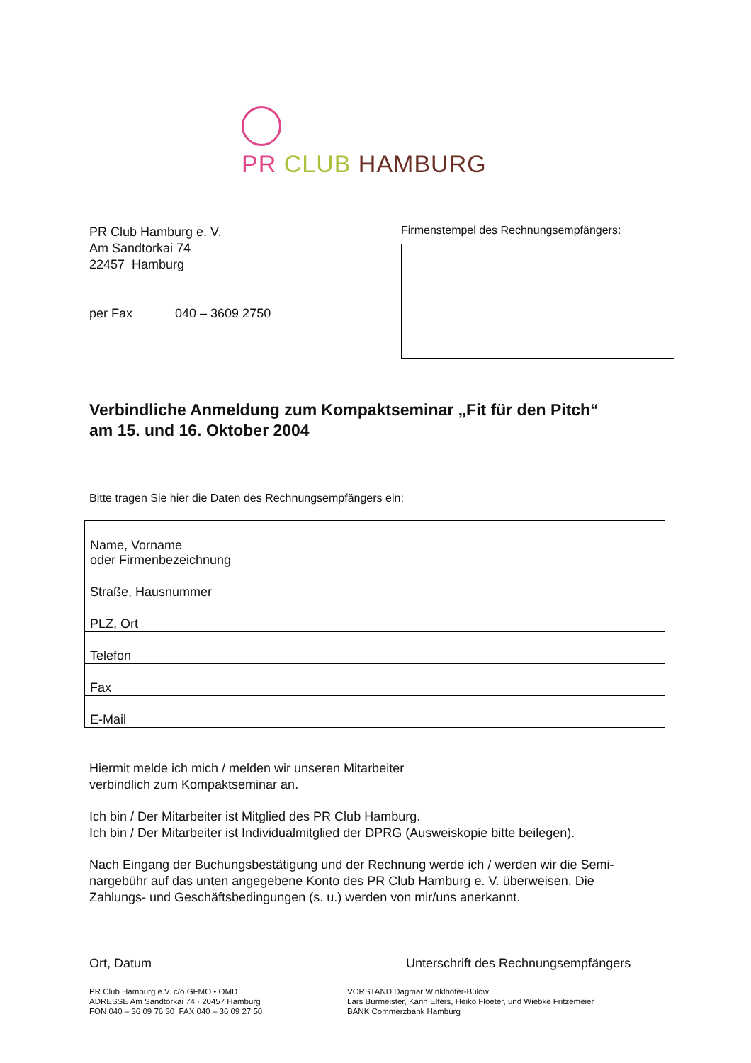PR CLUB HAMBURG
PR Club Hamburg e. V.
Am Sandtorkai 74
22457 Hamburg
per Fax 040 – 3609 2750
Firmenstempel des Rechnungsempfängers:
Verbindliche Anmeldung zum Kompaktseminar „Fit für den Pitch“
am 15. und 16. Oktober 2004
Bitte tragen Sie hier die Daten des Rechnungsempfängers ein:
| Name, Vorname oder Firmenbezeichnung | |
| Straße, Hausnummer | |
| PLZ, Ort | |
| Telefon | |
| Fax | |
| E-Mail | |
Hiermit melde ich mich / melden wir unseren Mitarbeiter
verbindlich zum Kompaktseminar an.
Ich bin / Der Mitarbeiter ist Mitglied des PR Club Hamburg.
Ich bin / Der Mitarbeiter ist Individualmitglied der DPRG (Ausweiskopie bitte beilegen).
Nach Eingang der Buchungsbestätigung und der Rechnung werde ich / werden wir die Semi-
nargebühr auf das unten angegebene Konto des PR Club Hamburg e. V. überweisen. Die
Zahlungs- und Geschäftsbedingungen (s. u.) werden von mir/uns anerkannt.
Ort, Datum Unterschrift des Rechnungsempfängers
PR Club Hamburg e.V. c/o GFMO • OMD
ADRESSE Am Sandtorkai 74 · 20457 Hamburg
FON 040 – 36 09 76 30 FAX 040 – 36 09 27 50
VORSTAND Dagmar Winklhofer-Bülow
Lars Burmeister, Karin Elfers, Heiko Floeter, und Wiebke Fritzemeier
BANK Commerzbank Hamburg